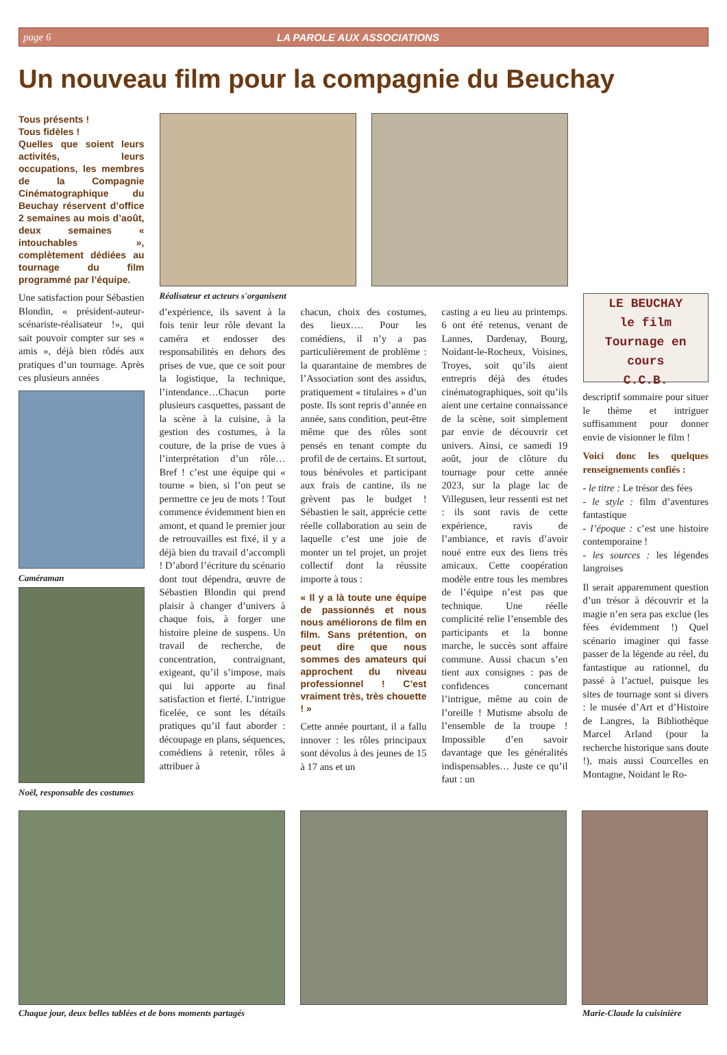page 6 LA PAROLE AUX ASSOCIATIONS
Un nouveau film pour la compagnie du Beuchay
Tous présents !
Tous fidèles !
Quelles que soient leurs activités, leurs occupations, les membres de la Compagnie Cinématographique du Beuchay réservent d’office 2 semaines au mois d’août, deux semaines « intouchables », complètement dédiées au tournage du film programmé par l’équipe.
Une satisfaction pour Sébastien Blondin, « président-auteur-scénariste-réalisateur !», qui sait pouvoir compter sur ses « amis », déjà bien rôdés aux pratiques d’un tournage. Après ces plusieurs années
Caméraman
Noël, responsable des costumes
Réalisateur et acteurs s'organisent
d’expérience, ils savent à la fois tenir leur rôle devant la caméra et endosser des responsabilités en dehors des prises de vue, que ce soit pour la logistique, la technique, l’intendance…Chacun porte plusieurs casquettes, passant de la scène à la cuisine, à la gestion des costumes, à la couture, de la prise de vues à l’interprétation d’un rôle… Bref ! c’est une équipe qui « tourne » bien, si l’on peut se permettre ce jeu de mots ! Tout commence évidemment bien en amont, et quand le premier jour de retrouvailles est fixé, il y a déjà bien du travail d’accompli ! D’abord l’écriture du scénario dont tout dépendra, œuvre de Sébastien Blondin qui prend plaisir à changer d’univers à chaque fois, à forger une histoire pleine de suspens. Un travail de recherche, de concentration, contraignant, exigeant, qu’il s’impose, mais qui lui apporte au final satisfaction et fierté. L’intrigue ficelée, ce sont les détails pratiques qu’il faut aborder : découpage en plans, séquences, comédiens à retenir, rôles à attribuer à
chacun, choix des costumes, des lieux…. Pour les comédiens, il n’y a pas particulièrement de problème : la quarantaine de membres de l’Association sont des assidus, pratiquement « titulaires » d’un poste. Ils sont repris d’année en année, sans condition, peut-être même que des rôles sont pensés en tenant compte du profil de de certains. Et surtout, tous bénévoles et participant aux frais de cantine, ils ne grèvent pas le budget ! Sébastien le sait, apprécie cette réelle collaboration au sein de laquelle c’est une joie de monter un tel projet, un projet collectif dont la réussite importe à tous :
« Il y a là toute une équipe de passionnés et nous nous améliorons de film en film. Sans prétention, on peut dire que nous sommes des amateurs qui approchent du niveau professionnel ! C’est vraiment très, très chouette ! »
Cette année pourtant, il a fallu innover : les rôles principaux sont dévolus à des jeunes de 15 à 17 ans et un
casting a eu lieu au printemps. 6 ont été retenus, venant de Lannes, Dardenay, Bourg, Noidant-le-Rocheux, Voisines, Troyes, soit qu’ils aient entrepris déjà des études cinématographiques, soit qu’ils aient une certaine connaissance de la scène, soit simplement par envie de découvrir cet univers. Ainsi, ce samedi 19 août, jour de clôture du tournage pour cette année 2023, sur la plage lac de Villegusen, leur ressenti est net : ils sont ravis de cette expérience, ravis de l’ambiance, et ravis d’avoir noué entre eux des liens très amicaux. Cette coopération modèle entre tous les membres de l’équipe n’est pas que technique. Une réelle complicité relie l’ensemble des participants et la bonne marche, le succès sont affaire commune. Aussi chacun s’en tient aux consignes : pas de confidences concernant l’intrigue, même au coin de l’oreille ! Mutisme absolu de l’ensemble de la troupe ! Impossible d’en savoir davantage que les généralités indispensables… Juste ce qu’il faut : un
LE BEUCHAY
le film
Tournage en cours
C.C.B.
descriptif sommaire pour situer le thème et intriguer suffisamment pour donner envie de visionner le film !
Voici donc les quelques renseignements confiés :
- le titre : Le trésor des fées
- le style : film d’aventures fantastique
- l’époque : c’est une histoire contemporaine !
- les sources : les légendes langroises
Il serait apparemment question d’un trésor à découvrir et la magie n’en sera pas exclue (les fées évidemment !) Quel scénario imaginer qui fasse passer de la légende au réel, du fantastique au rationnel, du passé à l’actuel, puisque les sites de tournage sont si divers : le musée d’Art et d’Histoire de Langres, la Bibliothèque Marcel Arland (pour la recherche historique sans doute !), mais aussi Courcelles en Montagne, Noidant le Ro-
Chaque jour, deux belles tablées et de bons moments partagés
Marie-Claude la cuisinière